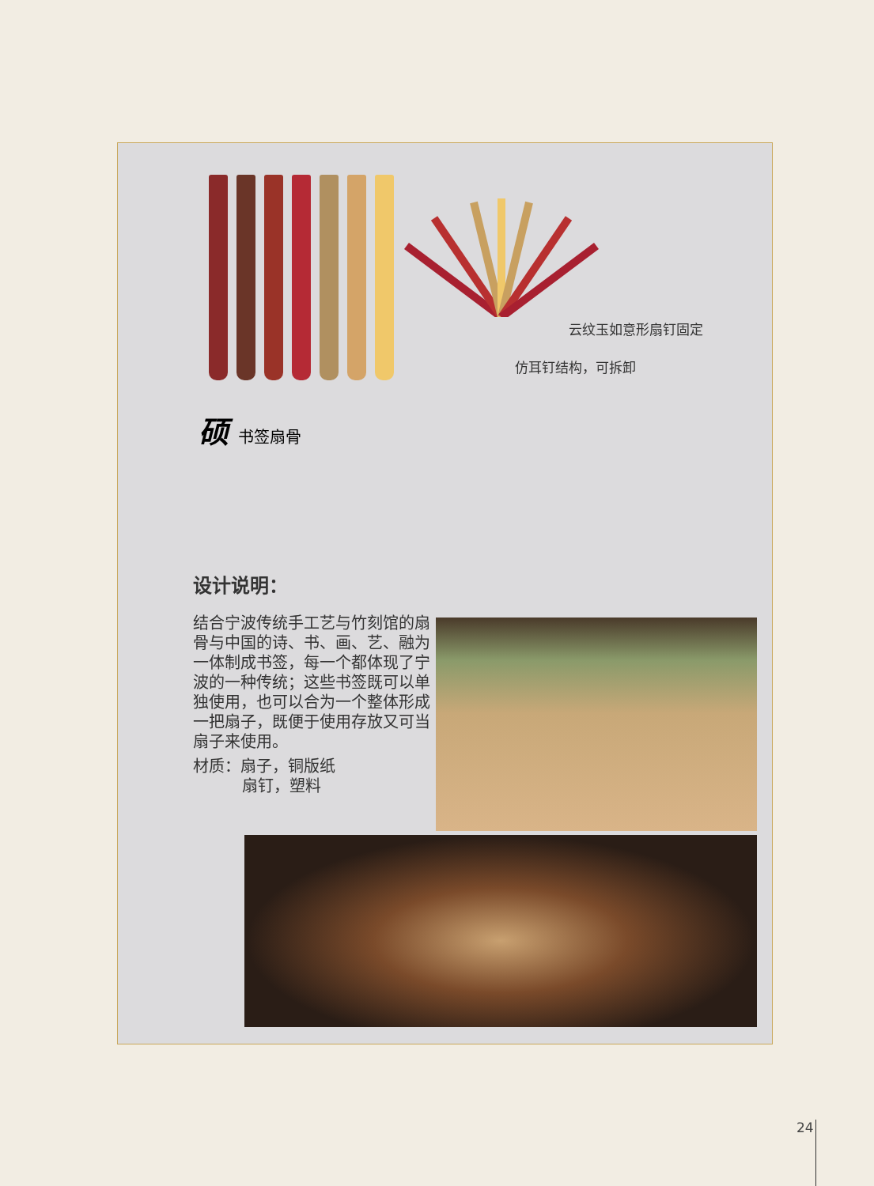云纹玉如意形扇钉固定
仿耳钉结构，可拆卸
硕书签扇骨
设计说明：
结合宁波传统手工艺与竹刻馆的扇骨与中国的诗、书、画、艺、融为一体制成书签，每一个都体现了宁波的一种传统；这些书签既可以单独使用，也可以合为一个整体形成一把扇子，既便于使用存放又可当扇子来使用。
材质：扇子，铜版纸
扇钉，塑料
24